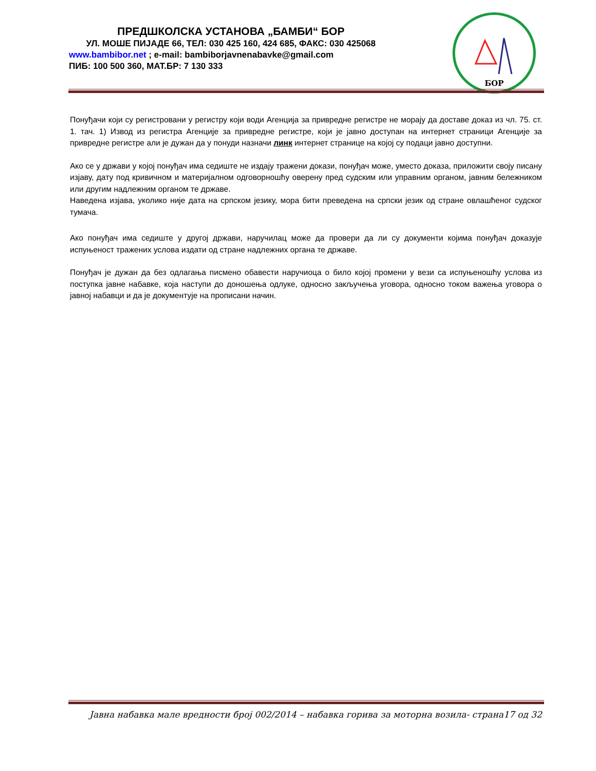ПРЕДШКОЛСКА УСТАНОВА „БАМБИ“ БОР
УЛ. МОШЕ ПИЈАДЕ 66, ТЕЛ: 030 425 160, 424 685, ФАКС: 030 425068
www.bambibor.net ; e-mail: bambiborjavnenabavke@gmail.com
ПИБ: 100 500 360, МАТ.БР: 7 130 333
БОР
Понуђачи који су регистровани у регистру који води Агенција за привредне регистре не морају да доставе доказ из чл. 75. ст. 1. тач. 1) Извод из регистра Агенције за привредне регистре, који је јавно доступан на интернет страници Агенције за привредне регистре али је дужан да у понуди назначи линк интернет странице на којој су подаци јавно доступни.
Ако се у држави у којој понуђач има седиште не издају тражени докази, понуђач може, уместо доказа, приложити своју писану изјаву, дату под кривичном и материјалном одговорношћу оверену пред судским или управним органом, јавним бележником или другим надлежним органом те државе.
Наведена изјава, уколико није дата на српском језику, мора бити преведена на српски језик од стране овлашћеног судског тумача.
Ако понуђач има седиште у другој држави, наручилац може да провери да ли су документи којима понуђач доказује испуњеност тражених услова издати од стране надлежних органа те државе.
Понуђач је дужан да без одлагања писмено обавести наручиоца о било којој промени у вези са испуњеношћу услова из поступка јавне набавке, која наступи до доношења одлуке, односно закључења уговора, односно током важења уговора о јавној набавци и да је документује на прописани начин.
Јавна набавка мале вредности број 002/2014 – набавка горива за моторна возила- страна17 од 32